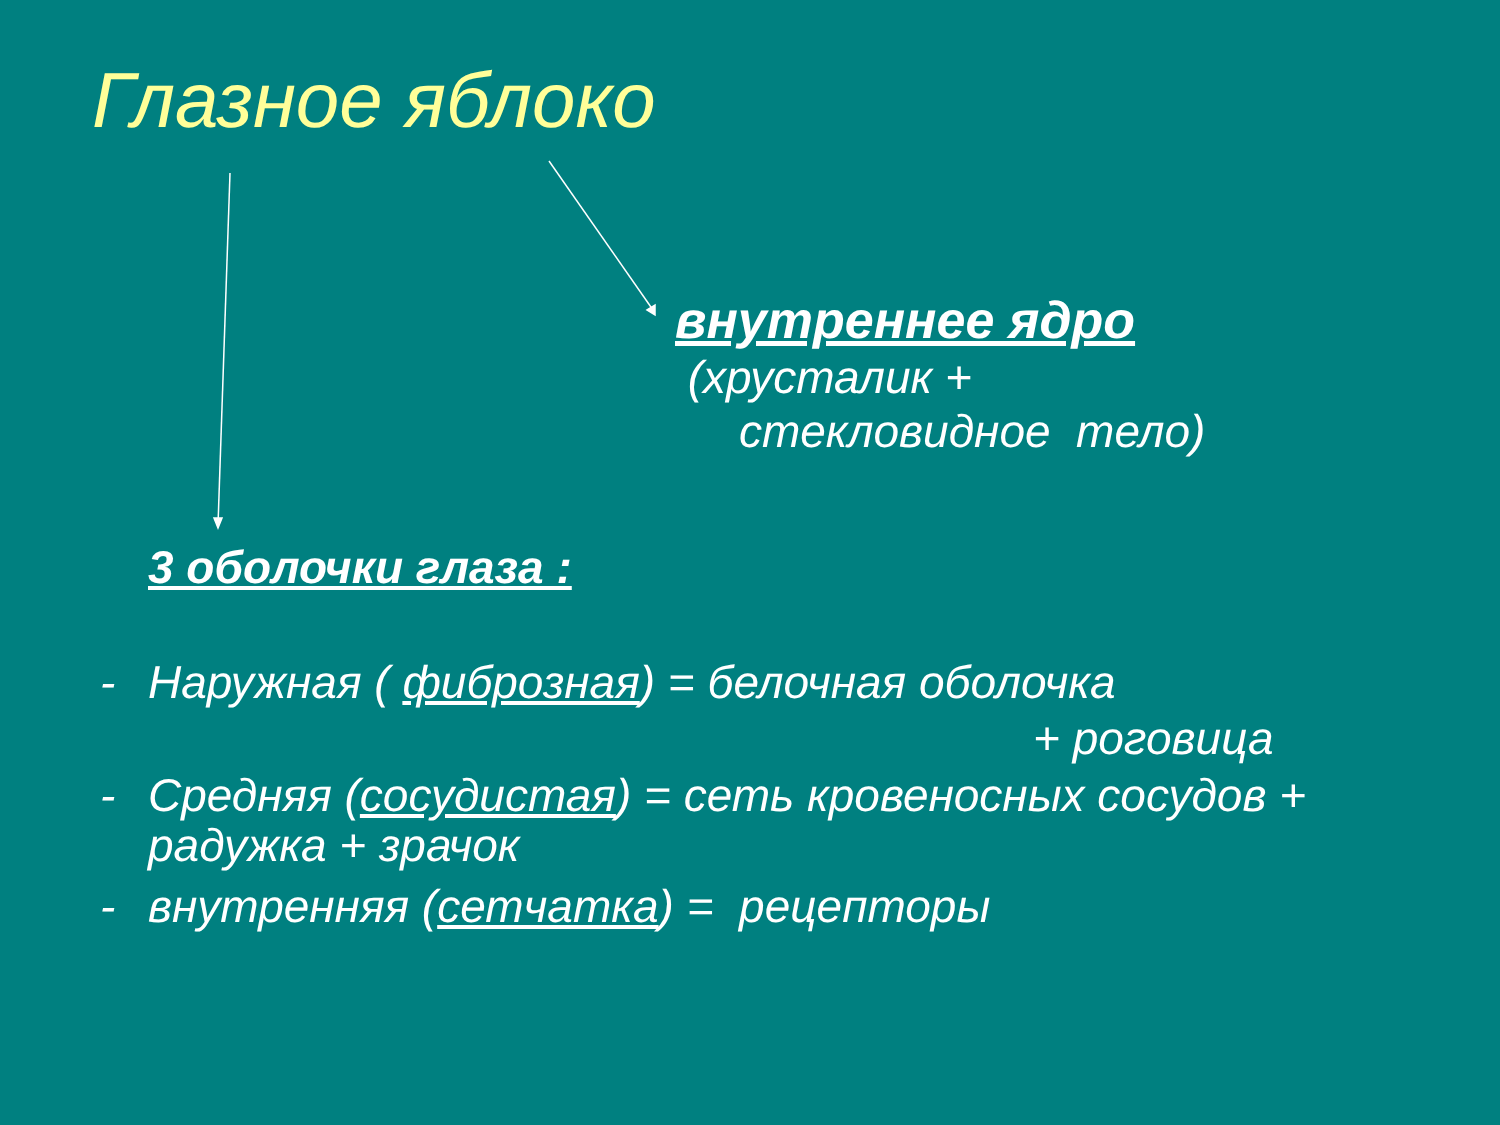Глазное яблоко
внутреннее ядро
(хрусталик +
стекловидное тело)
3 оболочки глаза :
- Наружная ( фиброзная) = белочная оболочка
+ роговица
- Средняя (сосудистая) = сеть кровеносных сосудов + радужка + зрачок
- внутренняя (сетчатка) = рецепторы